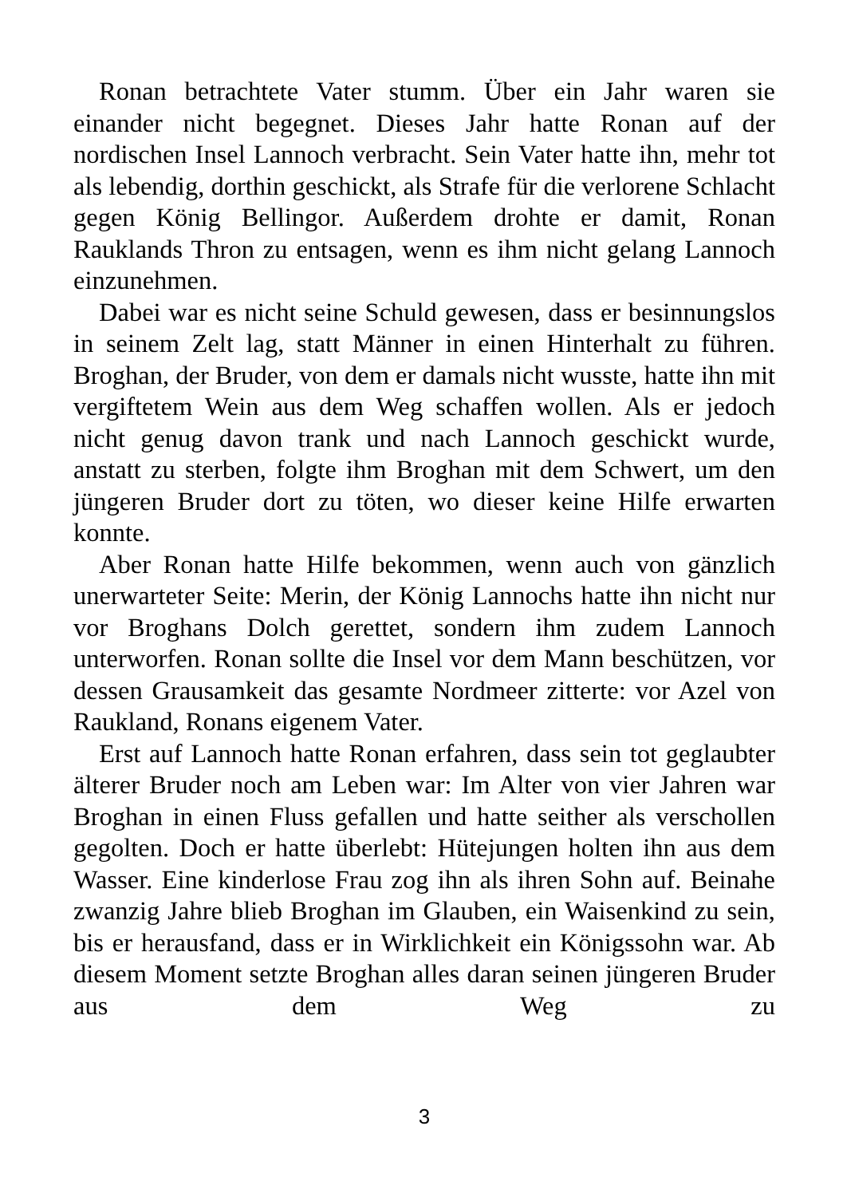Ronan betrachtete Vater stumm. Über ein Jahr waren sie einander nicht begegnet. Dieses Jahr hatte Ronan auf der nordischen Insel Lannoch verbracht. Sein Vater hatte ihn, mehr tot als lebendig, dorthin geschickt, als Strafe für die verlorene Schlacht gegen König Bellingor. Außerdem drohte er damit, Ronan Rauklands Thron zu entsagen, wenn es ihm nicht gelang Lannoch einzunehmen.
Dabei war es nicht seine Schuld gewesen, dass er besinnungslos in seinem Zelt lag, statt Männer in einen Hinterhalt zu führen. Broghan, der Bruder, von dem er damals nicht wusste, hatte ihn mit vergiftetem Wein aus dem Weg schaffen wollen. Als er jedoch nicht genug davon trank und nach Lannoch geschickt wurde, anstatt zu sterben, folgte ihm Broghan mit dem Schwert, um den jüngeren Bruder dort zu töten, wo dieser keine Hilfe erwarten konnte.
Aber Ronan hatte Hilfe bekommen, wenn auch von gänzlich unerwarteter Seite: Merin, der König Lannochs hatte ihn nicht nur vor Broghans Dolch gerettet, sondern ihm zudem Lannoch unterworfen. Ronan sollte die Insel vor dem Mann beschützen, vor dessen Grausamkeit das gesamte Nordmeer zitterte: vor Azel von Raukland, Ronans eigenem Vater.
Erst auf Lannoch hatte Ronan erfahren, dass sein tot geglaubter älterer Bruder noch am Leben war: Im Alter von vier Jahren war Broghan in einen Fluss gefallen und hatte seither als verschollen gegolten. Doch er hatte überlebt: Hütejungen holten ihn aus dem Wasser. Eine kinderlose Frau zog ihn als ihren Sohn auf. Beinahe zwanzig Jahre blieb Broghan im Glauben, ein Waisenkind zu sein, bis er herausfand, dass er in Wirklichkeit ein Königssohn war. Ab diesem Moment setzte Broghan alles daran seinen jüngeren Bruder aus dem Weg zu
3